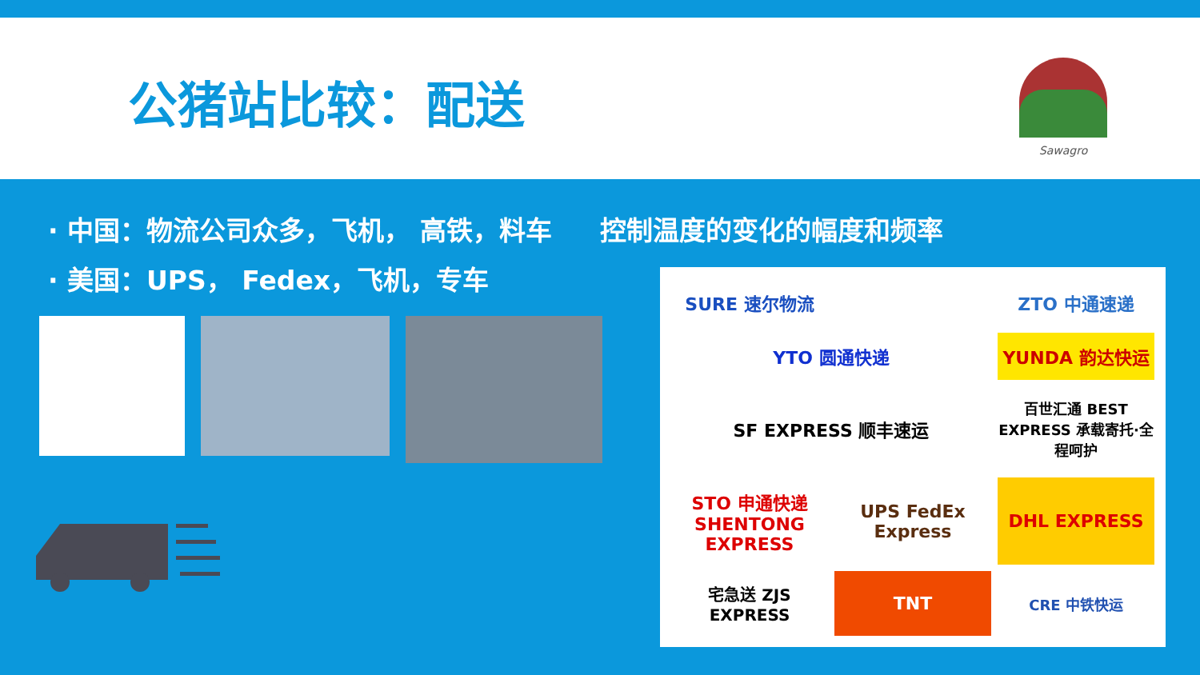公猪站比较：配送
Sawagro
· 中国：物流公司众多，飞机， 高铁，料车 控制温度的变化的幅度和频率
· 美国：UPS， Fedex，飞机，专车
SURE 速尔物流
ZTO 中通速递
YTO 圆通快递
YUNDA 韵达快运
SF EXPRESS 顺丰速运
百世汇通 BEST EXPRESS 承载寄托·全程呵护
STO 申通快递 SHENTONG EXPRESS
UPS FedEx Express
DHL EXPRESS
宅急送 ZJS EXPRESS
TNT
CRE 中铁快运